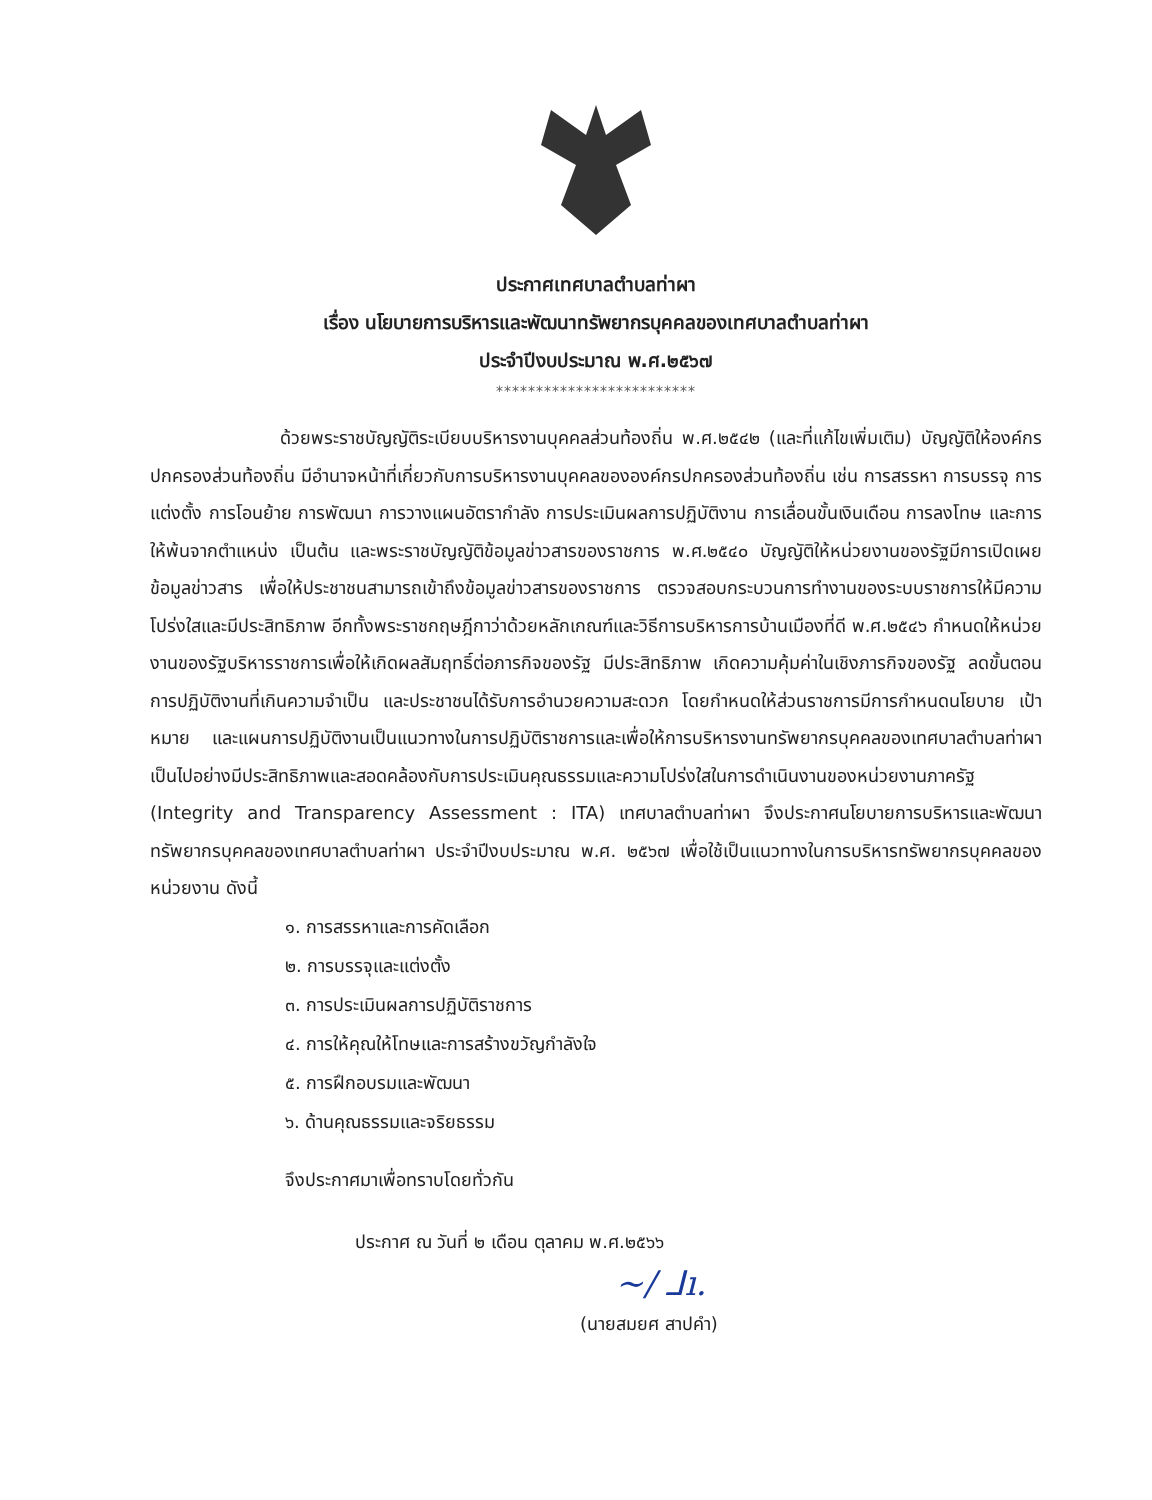ประกาศเทศบาลตำบลท่าผา
เรื่อง นโยบายการบริหารและพัฒนาทรัพยากรบุคคลของเทศบาลตำบลท่าผา
ประจำปีงบประมาณ พ.ศ.๒๕๖๗
*************************
ด้วยพระราชบัญญัติระเบียบบริหารงานบุคคลส่วนท้องถิ่น พ.ศ.๒๕๔๒ (และที่แก้ไขเพิ่มเติม) บัญญัติให้องค์กรปกครองส่วนท้องถิ่น มีอำนาจหน้าที่เกี่ยวกับการบริหารงานบุคคลขององค์กรปกครองส่วนท้องถิ่น เช่น การสรรหา การบรรจุ การแต่งตั้ง การโอนย้าย การพัฒนา การวางแผนอัตรากำลัง การประเมินผลการปฏิบัติงาน การเลื่อนขั้นเงินเดือน การลงโทษ และการให้พ้นจากตำแหน่ง เป็นต้น และพระราชบัญญัติข้อมูลข่าวสารของราชการ พ.ศ.๒๕๔๐ บัญญัติให้หน่วยงานของรัฐมีการเปิดเผยข้อมูลข่าวสาร เพื่อให้ประชาชนสามารถเข้าถึงข้อมูลข่าวสารของราชการ ตรวจสอบกระบวนการทำงานของระบบราชการให้มีความโปร่งใสและมีประสิทธิภาพ อีกทั้งพระราชกฤษฎีกาว่าด้วยหลักเกณฑ์และวิธีการบริหารการบ้านเมืองที่ดี พ.ศ.๒๕๔๖ กำหนดให้หน่วยงานของรัฐบริหารราชการเพื่อให้เกิดผลสัมฤทธิ์ต่อภารกิจของรัฐ มีประสิทธิภาพ เกิดความคุ้มค่าในเชิงภารกิจของรัฐ ลดขั้นตอนการปฏิบัติงานที่เกินความจำเป็น และประชาชนได้รับการอำนวยความสะดวก โดยกำหนดให้ส่วนราชการมีการกำหนดนโยบาย เป้าหมาย และแผนการปฏิบัติงานเป็นแนวทางในการปฏิบัติราชการและเพื่อให้การบริหารงานทรัพยากรบุคคลของเทศบาลตำบลท่าผา เป็นไปอย่างมีประสิทธิภาพและสอดคล้องกับการประเมินคุณธรรมและความโปร่งใสในการดำเนินงานของหน่วยงานภาครัฐ (Integrity and Transparency Assessment : ITA) เทศบาลตำบลท่าผา จึงประกาศนโยบายการบริหารและพัฒนาทรัพยากรบุคคลของเทศบาลตำบลท่าผา ประจำปีงบประมาณ พ.ศ. ๒๕๖๗ เพื่อใช้เป็นแนวทางในการบริหารทรัพยากรบุคคลของหน่วยงาน ดังนี้
๑. การสรรหาและการคัดเลือก
๒. การบรรจุและแต่งตั้ง
๓. การประเมินผลการปฏิบัติราชการ
๔. การให้คุณให้โทษและการสร้างขวัญกำลังใจ
๕. การฝึกอบรมและพัฒนา
๖. ด้านคุณธรรมและจริยธรรม
จึงประกาศมาเพื่อทราบโดยทั่วกัน
ประกาศ ณ วันที่ ๒ เดือน ตุลาคม พ.ศ.๒๕๖๖
~/ ⅃ı.
(นายสมยศ สาปคำ)